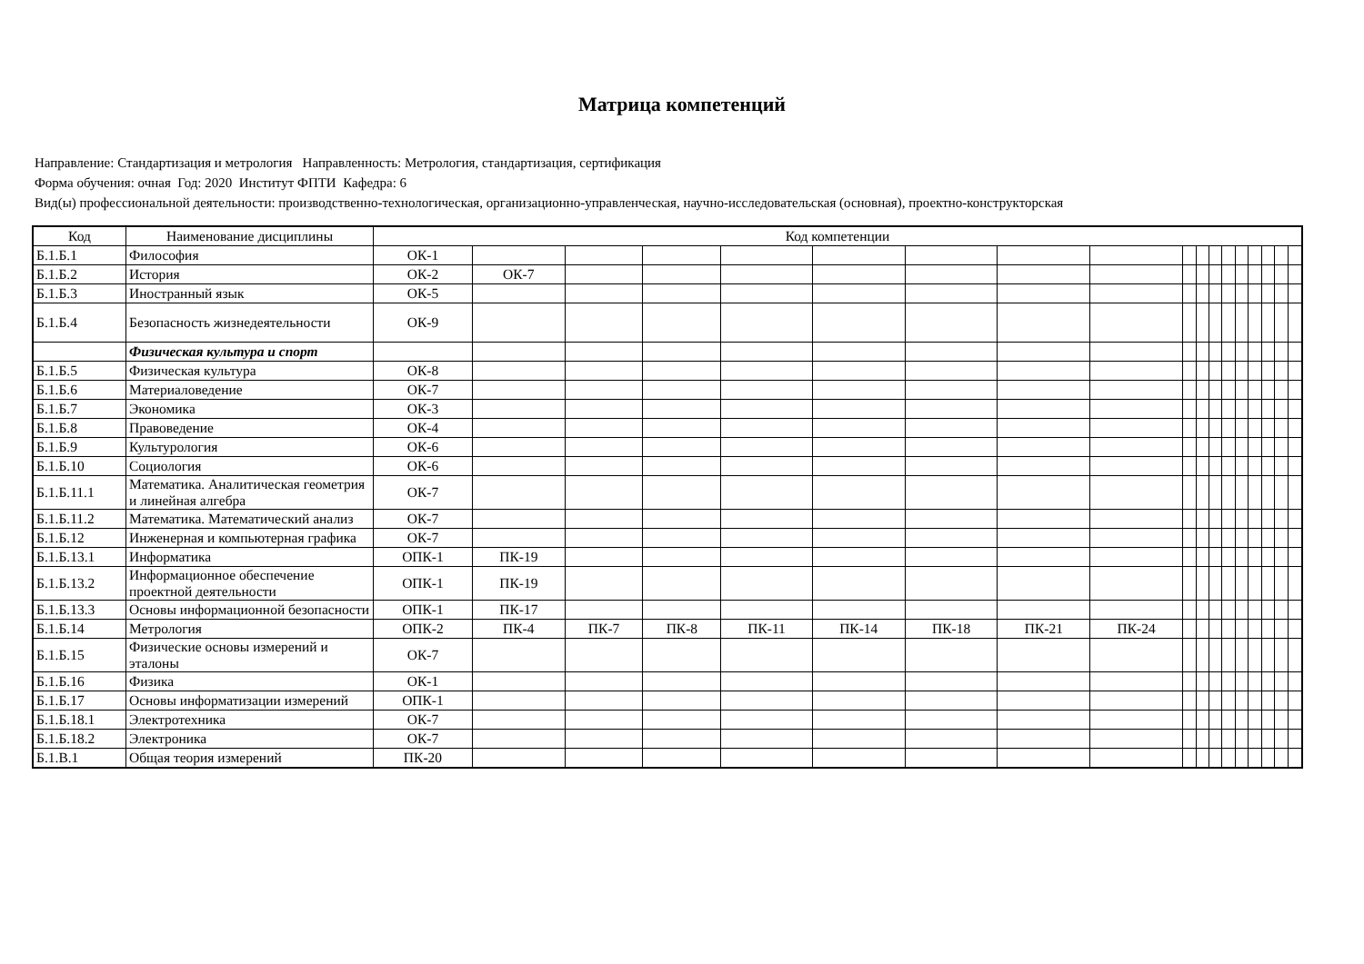Матрица компетенций
Направление: Стандартизация и метрология Направленность: Метрология, стандартизация, сертификация
Форма обучения: очная Год: 2020 Институт ФПТИ Кафедра: 6
Вид(ы) профессиональной деятельности: производственно-технологическая, организационно-управленческая, научно-исследовательская (основная), проектно-конструкторская
| Код | Наименование дисциплины | Код компетенции | | | | | | | | | | | | | | | | | |
| --- | --- | --- | --- | --- | --- | --- | --- | --- | --- | --- | --- | --- | --- | --- | --- | --- | --- | --- | --- |
| Б.1.Б.1 | Философия | ОК-1 | | | | | | | | | | | | | | | | | |
| Б.1.Б.2 | История | ОК-2 | ОК-7 | | | | | | | | | | | | | | | | |
| Б.1.Б.3 | Иностранный язык | ОК-5 | | | | | | | | | | | | | | | | | |
| Б.1.Б.4 | Безопасность жизнедеятельности | ОК-9 | | | | | | | | | | | | | | | | | |
| | Физическая культура и спорт | | | | | | | | | | | | | | | | | | |
| Б.1.Б.5 | Физическая культура | ОК-8 | | | | | | | | | | | | | | | | | |
| Б.1.Б.6 | Материаловедение | ОК-7 | | | | | | | | | | | | | | | | | |
| Б.1.Б.7 | Экономика | ОК-3 | | | | | | | | | | | | | | | | | |
| Б.1.Б.8 | Правоведение | ОК-4 | | | | | | | | | | | | | | | | | |
| Б.1.Б.9 | Культурология | ОК-6 | | | | | | | | | | | | | | | | | |
| Б.1.Б.10 | Социология | ОК-6 | | | | | | | | | | | | | | | | | |
| Б.1.Б.11.1 | Математика. Аналитическая геометрия и линейная алгебра | ОК-7 | | | | | | | | | | | | | | | | | |
| Б.1.Б.11.2 | Математика. Математический анализ | ОК-7 | | | | | | | | | | | | | | | | | |
| Б.1.Б.12 | Инженерная и компьютерная графика | ОК-7 | | | | | | | | | | | | | | | | | |
| Б.1.Б.13.1 | Информатика | ОПК-1 | ПК-19 | | | | | | | | | | | | | | | | |
| Б.1.Б.13.2 | Информационное обеспечение проектной деятельности | ОПК-1 | ПК-19 | | | | | | | | | | | | | | | | |
| Б.1.Б.13.3 | Основы информационной безопасности | ОПК-1 | ПК-17 | | | | | | | | | | | | | | | | |
| Б.1.Б.14 | Метрология | ОПК-2 | ПК-4 | ПК-7 | ПК-8 | ПК-11 | ПК-14 | ПК-18 | ПК-21 | ПК-24 | | | | | | | | | |
| Б.1.Б.15 | Физические основы измерений и эталоны | ОК-7 | | | | | | | | | | | | | | | | | |
| Б.1.Б.16 | Физика | ОК-1 | | | | | | | | | | | | | | | | | |
| Б.1.Б.17 | Основы информатизации измерений | ОПК-1 | | | | | | | | | | | | | | | | | |
| Б.1.Б.18.1 | Электротехника | ОК-7 | | | | | | | | | | | | | | | | | |
| Б.1.Б.18.2 | Электроника | ОК-7 | | | | | | | | | | | | | | | | | |
| Б.1.В.1 | Общая теория измерений | ПК-20 | | | | | | | | | | | | | | | | | |